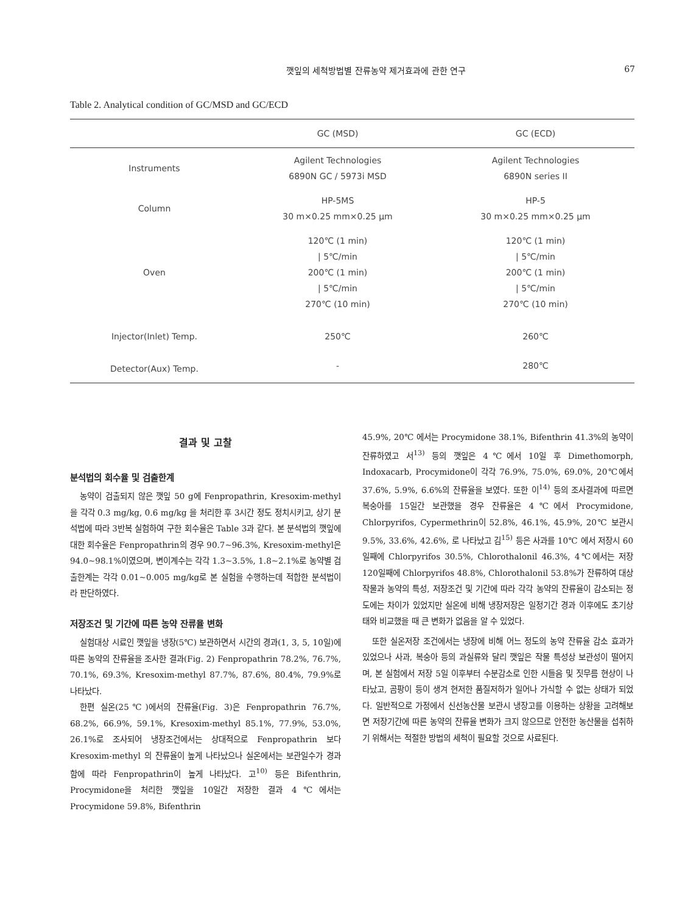깻잎의 세척방법별 잔류농약 제거효과에 관한 연구 67
Table 2. Analytical condition of GC/MSD and GC/ECD
| | GC (MSD) | GC (ECD) |
| --- | --- | --- |
| Instruments | Agilent Technologies 6890N GC / 5973i MSD | Agilent Technologies 6890N series II |
| Column | HP-5MS 30 m×0.25 mm×0.25 μm | HP-5 30 m×0.25 mm×0.25 μm |
| Oven | 120℃ (1 min) / 5℃/min 200℃ (1 min) / 5℃/min 270℃ (10 min) | 120℃ (1 min) / 5℃/min 200℃ (1 min) / 5℃/min 270℃ (10 min) |
| Injector(Inlet) Temp. | 250℃ | 260℃ |
| Detector(Aux) Temp. | - | 280℃ |
결과 및 고찰
분석법의 회수율 및 검출한계
농약이 검출되지 않은 깻잎 50 g에 Fenpropathrin, Kresoxim-methyl을 각각 0.3 mg/kg, 0.6 mg/kg 을 처리한 후 3시간 정도 정치시키고, 상기 분석법에 따라 3반복 실험하여 구한 회수율은 Table 3과 같다. 본 분석법의 깻잎에 대한 회수율은 Fenpropathrin의 경우 90.7~96.3%, Kresoxim-methyl은 94.0~98.1%이였으며, 변이계수는 각각 1.3~3.5%, 1.8~2.1%로 농약별 검출한계는 각각 0.01~0.005 mg/kg로 본 실험을 수행하는데 적합한 분석법이라 판단하였다.
저장조건 및 기간에 따른 농약 잔류율 변화
실험대상 시료인 깻잎을 냉장(5℃) 보관하면서 시간의 경과(1, 3, 5, 10일)에 따른 농약의 잔류율을 조사한 결과(Fig. 2) Fenpropathrin 78.2%, 76.7%, 70.1%, 69.3%, Kresoxim-methyl 87.7%, 87.6%, 80.4%, 79.9%로 나타났다.
한편 실온(25℃)에서의 잔류율(Fig. 3)은 Fenpropathrin 76.7%, 68.2%, 66.9%, 59.1%, Kresoxim-methyl 85.1%, 77.9%, 53.0%, 26.1%로 조사되어 냉장조건에서는 상대적으로 Fenpropathrin 보다 Kresoxim-methyl 의 잔류율이 높게 나타났으나 실온에서는 보관일수가 경과함에 따라 Fenpropathrin이 높게 나타났다. 고<sup>10)</sup> 등은 Bifenthrin, Procymidone을 처리한 깻잎을 10일간 저장한 결과 4℃에서는 Procymidone 59.8%, Bifenthrin
45.9%, 20℃ 에서는 Procymidone 38.1%, Bifenthrin 41.3%의 농약이 잔류하였고 서<sup>13)</sup> 등의 깻잎은 4℃에서 10일 후 Dimethomorph, Indoxacarb, Procymidone이 각각 76.9%, 75.0%, 69.0%, 20℃에서 37.6%, 5.9%, 6.6%의 잔류율을 보였다. 또한 이<sup>14)</sup> 등의 조사결과에 따르면 복숭아를 15일간 보관했을 경우 잔류율은 4℃에서 Procymidone, Chlorpyrifos, Cypermethrin이 52.8%, 46.1%, 45.9%, 20℃ 보관시 9.5%, 33.6%, 42.6%, 로 나타났고 김<sup>15)</sup> 등은 사과를 10℃ 에서 저장시 60일째에 Chlorpyrifos 30.5%, Chlorothalonil 46.3%, 4℃에서는 저장 120일째에 Chlorpyrifos 48.8%, Chlorothalonil 53.8%가 잔류하여 대상작물과 농약의 특성, 저장조건 및 기간에 따라 각각 농약의 잔류율이 감소되는 정도에는 차이가 있었지만 실온에 비해 냉장저장은 일정기간 경과 이후에도 초기상태와 비교했을 때 큰 변화가 없음을 알 수 있었다.
또한 실온저장 조건에서는 냉장에 비해 어느 정도의 농약 잔류율 감소 효과가 있었으나 사과, 복숭아 등의 과실류와 달리 깻잎은 작물 특성상 보관성이 떨어지며, 본 실험에서 저장 5일 이후부터 수분감소로 인한 시들음 및 짓무름 현상이 나타났고, 곰팡이 등이 생겨 현저한 품질저하가 일어나 가식할 수 없는 상태가 되었다. 일반적으로 가정에서 신선농산물 보관시 냉장고를 이용하는 상황을 고려해보면 저장기간에 따른 농약의 잔류율 변화가 크지 않으므로 안전한 농산물을 섭취하기 위해서는 적절한 방법의 세척이 필요할 것으로 사료된다.